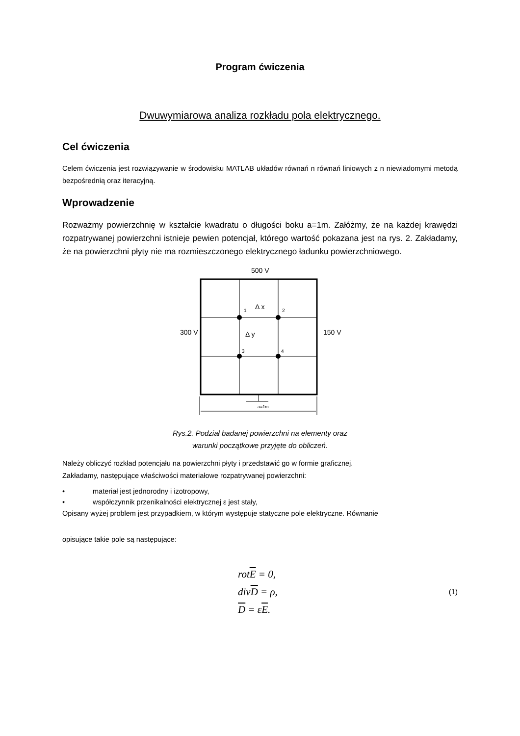Program ćwiczenia
Dwuwymiarowa analiza rozkładu pola elektrycznego.
Cel ćwiczenia
Celem ćwiczenia jest rozwiązywanie w środowisku MATLAB układów równań n równań liniowych z n niewiadomymi metodą bezpośrednią oraz iteracyjną.
Wprowadzenie
Rozważmy powierzchnię w kształcie kwadratu o długości boku a=1m. Załóżmy, że na każdej krawędzi rozpatrywanej powierzchni istnieje pewien potencjał, którego wartość pokazana jest na rys. 2. Zakładamy, że na powierzchni płyty nie ma rozmieszczonego elektrycznego ładunku powierzchniowego.
500 V
1
2
3
4
Δ x
Δ y
300 V
150 V
a=1m
Rys.2. Podział badanej powierzchni na elementy oraz
warunki początkowe przyjęte do obliczeń.
Należy obliczyć rozkład potencjału na powierzchni płyty i przedstawić go w formie graficznej.
Zakładamy, następujące właściwości materiałowe rozpatrywanej powierzchni:
• materiał jest jednorodny i izotropowy,
• współczynnik przenikalności elektrycznej ε jest stały,
Opisany wyżej problem jest przypadkiem, w którym występuje statyczne pole elektryczne. Równanie
opisujące takie pole są następujące:
rotE = 0,
divD = ρ,
D = εE.
(1)